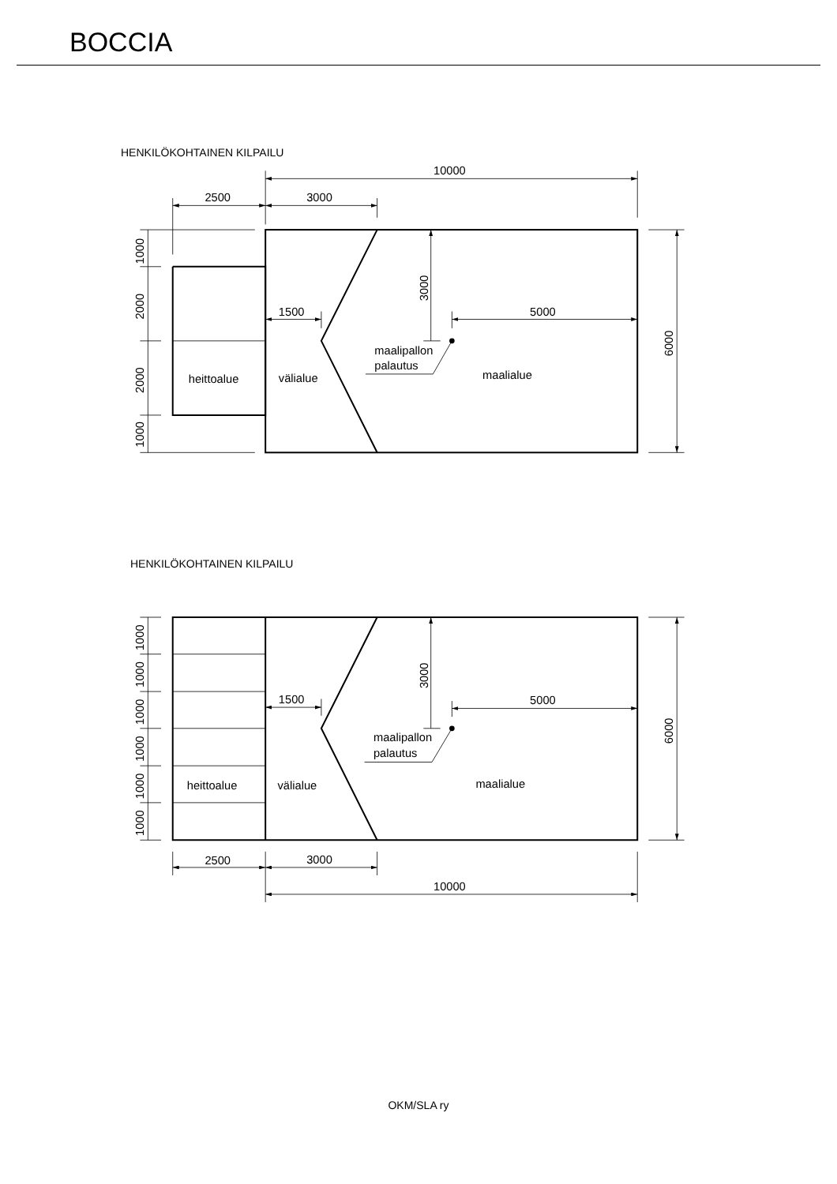BOCCIA
HENKILÖKOHTAINEN KILPAILU
10000
2500
3000
1500
5000
maalipallon
palautus
heittoalue
välialue
maalialue
1000
2000
2000
1000
3000
6000
HENKILÖKOHTAINEN KILPAILU
1500
5000
maalipallon
palautus
heittoalue
välialue
maalialue
2500
3000
10000
1000
1000
1000
1000
1000
1000
3000
6000
OKM/SLA ry